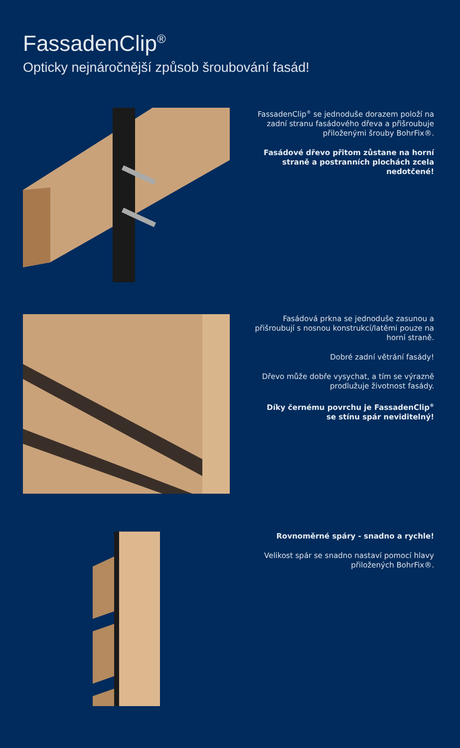FassadenClip<sup>®</sup>
Opticky nejnáročnější způsob šroubování fasád!
FassadenClip<sup>®</sup> se jednoduše dorazem položí na zadní stranu fasádového dřeva a přišroubuje přiloženými šrouby BohrFix®.
Fasádové dřevo přitom zůstane na horní straně a postranních plochách zcela nedotčené!
Fasádová prkna se jednoduše zasunou a přišroubují s nosnou konstrukcí/latěmi pouze na horní straně.
Dobré zadní větrání fasády!
Dřevo může dobře vysychat, a tím se výrazně prodlužuje životnost fasády.
Díky černému povrchu je FassadenClip<sup>®</sup> se stínu spár neviditelný!
Rovnoměrné spáry - snadno a rychle!
Velikost spár se snadno nastaví pomocí hlavy přiložených BohrFix®.